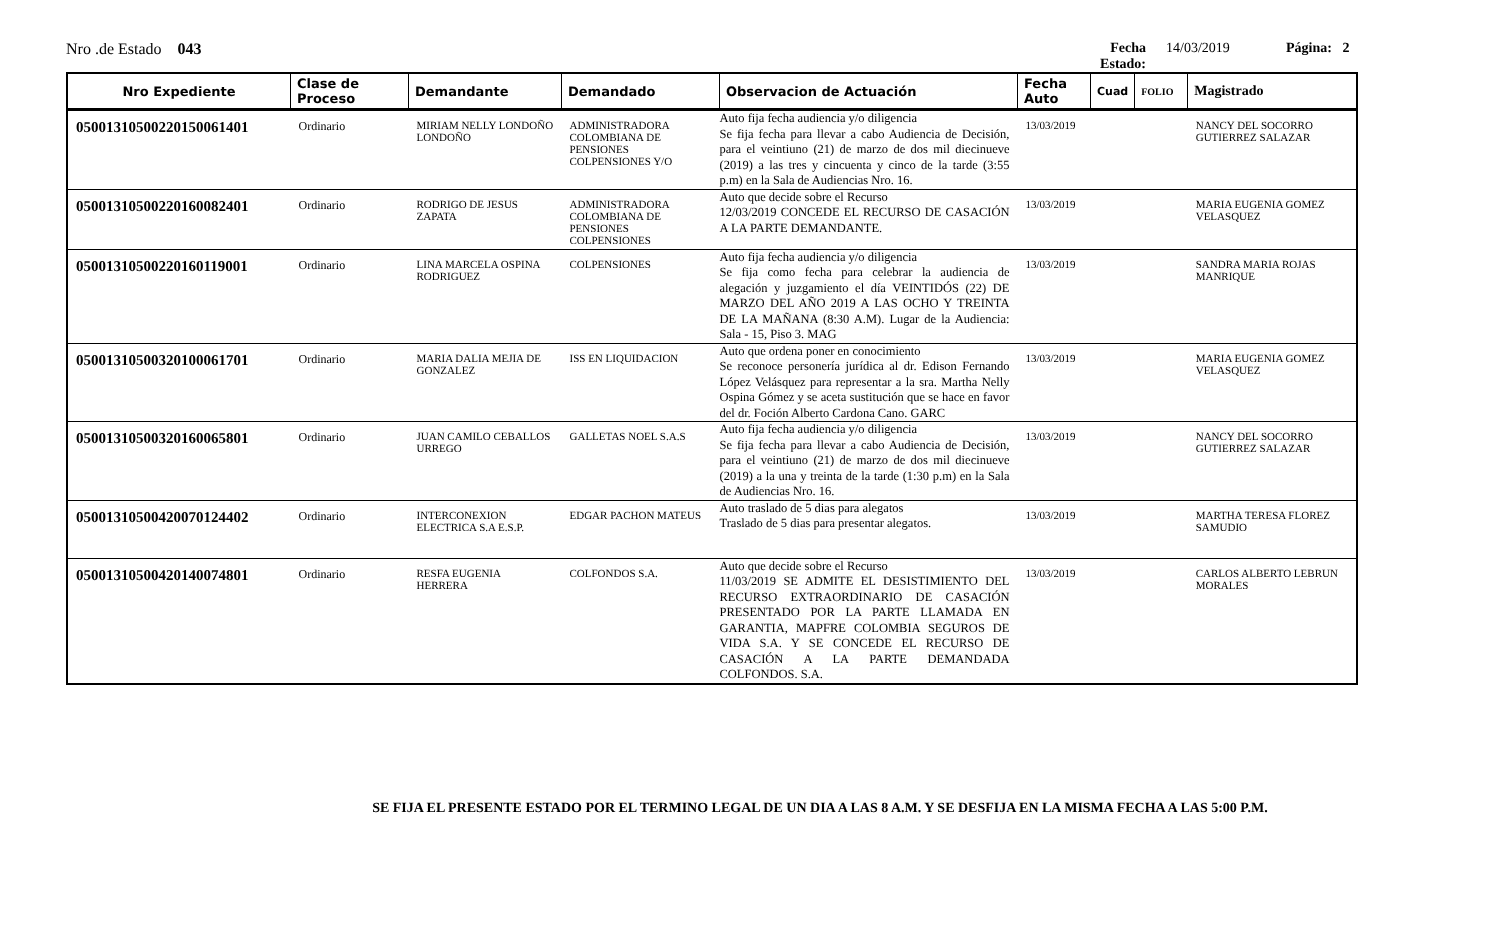Nro .de Estado 043 Fecha
Estado:
14/03/2019 Página: 2
| Nro Expediente | Clase de Proceso | Demandante | Demandado | Observacion de Actuación | Fecha Auto | Cuad | FOLIO | Magistrado |
| --- | --- | --- | --- | --- | --- | --- | --- | --- |
| 05001310500220150061401 | Ordinario | MIRIAM NELLY LONDOÑO LONDOÑO | ADMINISTRADORA COLOMBIANA DE PENSIONES COLPENSIONES Y/O | Auto fija fecha audiencia y/o diligencia Se fija fecha para llevar a cabo Audiencia de Decisión, para el veintiuno (21) de marzo de dos mil diecinueve (2019) a las tres y cincuenta y cinco de la tarde (3:55 p.m) en la Sala de Audiencias Nro. 16. | 13/03/2019 | | | NANCY DEL SOCORRO GUTIERREZ SALAZAR |
| 05001310500220160082401 | Ordinario | RODRIGO DE JESUS ZAPATA | ADMINISTRADORA COLOMBIANA DE PENSIONES COLPENSIONES | Auto que decide sobre el Recurso 12/03/2019 CONCEDE EL RECURSO DE CASACIÓN A LA PARTE DEMANDANTE. | 13/03/2019 | | | MARIA EUGENIA GOMEZ VELASQUEZ |
| 05001310500220160119001 | Ordinario | LINA MARCELA OSPINA RODRIGUEZ | COLPENSIONES | Auto fija fecha audiencia y/o diligencia Se fija como fecha para celebrar la audiencia de alegación y juzgamiento el día VEINTIDÓS (22) DE MARZO DEL AÑO 2019 A LAS OCHO Y TREINTA DE LA MAÑANA (8:30 A.M). Lugar de la Audiencia: Sala - 15, Piso 3. MAG | 13/03/2019 | | | SANDRA MARIA ROJAS MANRIQUE |
| 05001310500320100061701 | Ordinario | MARIA DALIA MEJIA DE GONZALEZ | ISS EN LIQUIDACION | Auto que ordena poner en conocimiento Se reconoce personería jurídica al dr. Edison Fernando López Velásquez para representar a la sra. Martha Nelly Ospina Gómez y se aceta sustitución que se hace en favor del dr. Foción Alberto Cardona Cano. GARC | 13/03/2019 | | | MARIA EUGENIA GOMEZ VELASQUEZ |
| 05001310500320160065801 | Ordinario | JUAN CAMILO CEBALLOS URREGO | GALLETAS NOEL S.A.S | Auto fija fecha audiencia y/o diligencia Se fija fecha para llevar a cabo Audiencia de Decisión, para el veintiuno (21) de marzo de dos mil diecinueve (2019) a la una y treinta de la tarde (1:30 p.m) en la Sala de Audiencias Nro. 16. | 13/03/2019 | | | NANCY DEL SOCORRO GUTIERREZ SALAZAR |
| 05001310500420070124402 | Ordinario | INTERCONEXION ELECTRICA S.A E.S.P. | EDGAR PACHON MATEUS | Auto traslado de 5 dias para alegatos Traslado de 5 dias para presentar alegatos. | 13/03/2019 | | | MARTHA TERESA FLOREZ SAMUDIO |
| 05001310500420140074801 | Ordinario | RESFA EUGENIA HERRERA | COLFONDOS S.A. | Auto que decide sobre el Recurso 11/03/2019 SE ADMITE EL DESISTIMIENTO DEL RECURSO EXTRAORDINARIO DE CASACIÓN PRESENTADO POR LA PARTE LLAMADA EN GARANTIA, MAPFRE COLOMBIA SEGUROS DE VIDA S.A. Y SE CONCEDE EL RECURSO DE CASACIÓN A LA PARTE DEMANDADA COLFONDOS. S.A. | 13/03/2019 | | | CARLOS ALBERTO LEBRUN MORALES |
SE FIJA EL PRESENTE ESTADO POR EL TERMINO LEGAL DE UN DIA A LAS 8 A.M. Y SE DESFIJA EN LA MISMA FECHA A LAS 5:00 P.M.